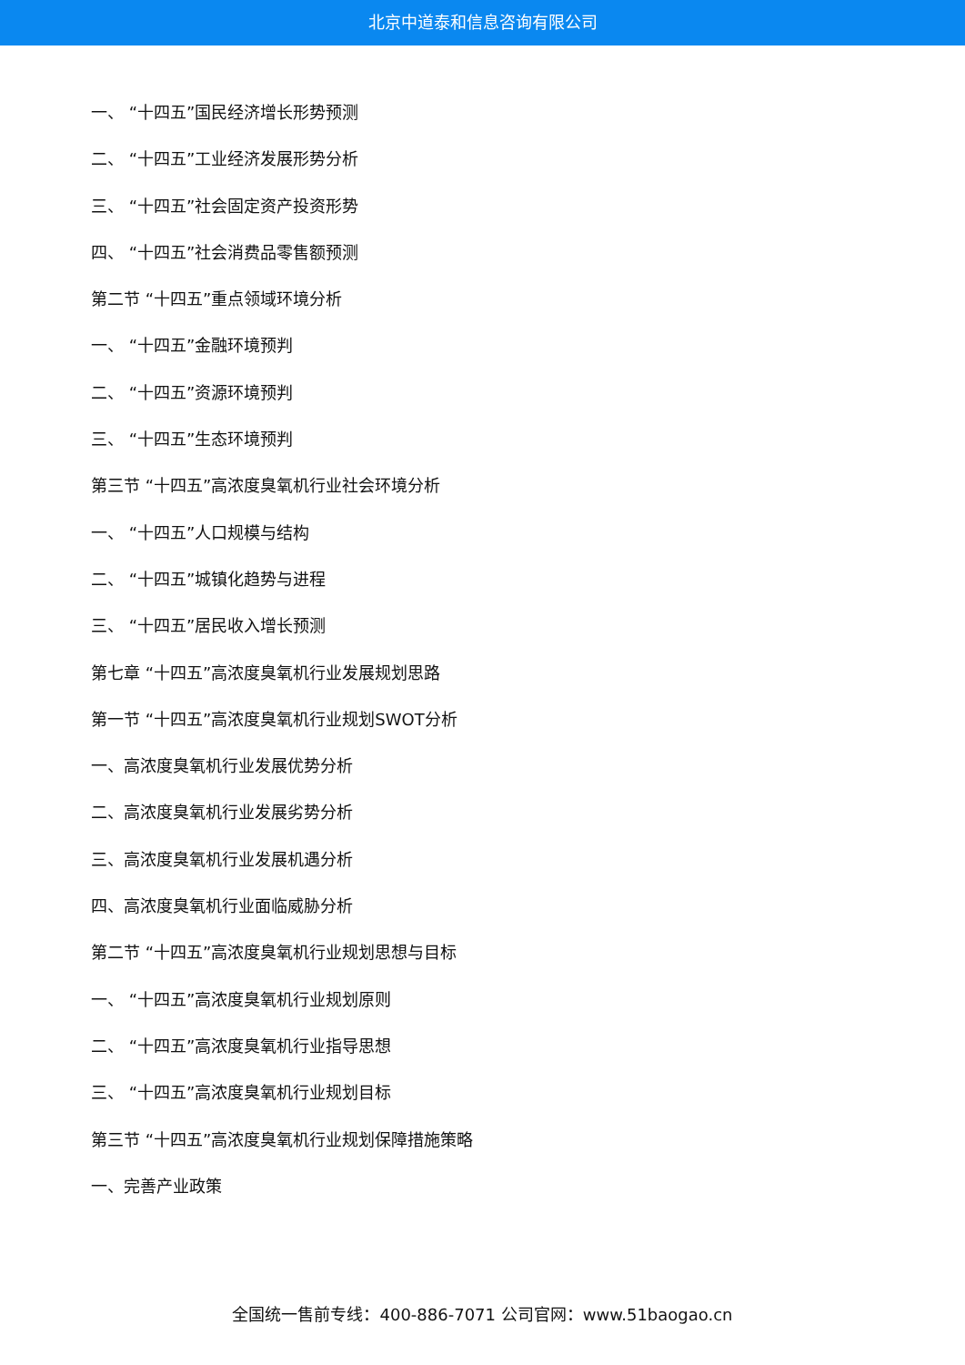北京中道泰和信息咨询有限公司
一、 “十四五”国民经济增长形势预测
二、 “十四五”工业经济发展形势分析
三、 “十四五”社会固定资产投资形势
四、 “十四五”社会消费品零售额预测
第二节 “十四五”重点领域环境分析
一、 “十四五”金融环境预判
二、 “十四五”资源环境预判
三、 “十四五”生态环境预判
第三节 “十四五”高浓度臭氧机行业社会环境分析
一、 “十四五”人口规模与结构
二、 “十四五”城镇化趋势与进程
三、 “十四五”居民收入增长预测
第七章 “十四五”高浓度臭氧机行业发展规划思路
第一节 “十四五”高浓度臭氧机行业规划SWOT分析
一、高浓度臭氧机行业发展优势分析
二、高浓度臭氧机行业发展劣势分析
三、高浓度臭氧机行业发展机遇分析
四、高浓度臭氧机行业面临威胁分析
第二节 “十四五”高浓度臭氧机行业规划思想与目标
一、 “十四五”高浓度臭氧机行业规划原则
二、 “十四五”高浓度臭氧机行业指导思想
三、 “十四五”高浓度臭氧机行业规划目标
第三节 “十四五”高浓度臭氧机行业规划保障措施策略
一、完善产业政策
全国统一售前专线：400-886-7071 公司官网：www.51baogao.cn